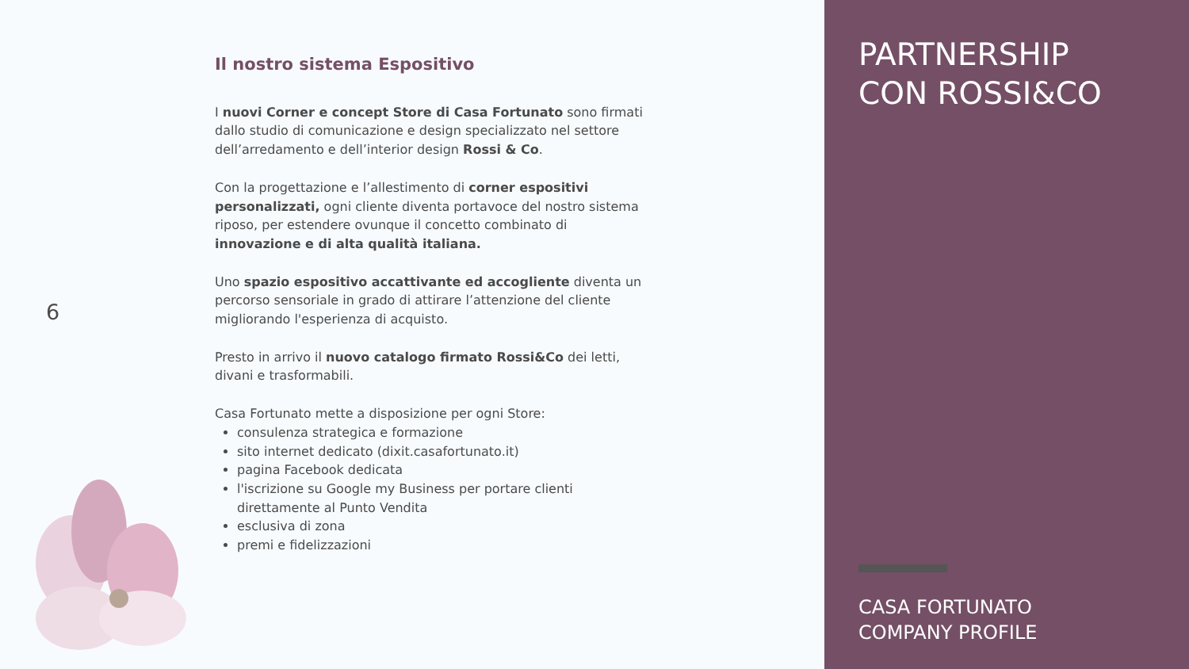Il nostro sistema Espositivo
I nuovi Corner e concept Store di Casa Fortunato sono firmati dallo studio di comunicazione e design specializzato nel settore dell’arredamento e dell’interior design Rossi & Co.
Con la progettazione e l’allestimento di corner espositivi personalizzati, ogni cliente diventa portavoce del nostro sistema riposo, per estendere ovunque il concetto combinato di innovazione e di alta qualità italiana.
Uno spazio espositivo accattivante ed accogliente diventa un percorso sensoriale in grado di attirare l’attenzione del cliente migliorando l'esperienza di acquisto.
Presto in arrivo il nuovo catalogo firmato Rossi&Co dei letti, divani e trasformabili.
Casa Fortunato mette a disposizione per ogni Store:
consulenza strategica e formazione
sito internet dedicato (dixit.casafortunato.it)
pagina Facebook dedicata
l'iscrizione su Google my Business per portare clienti direttamente al Punto Vendita
esclusiva di zona
premi e fidelizzazioni
6
PARTNERSHIP
CON ROSSI&CO
CASA FORTUNATO
COMPANY PROFILE